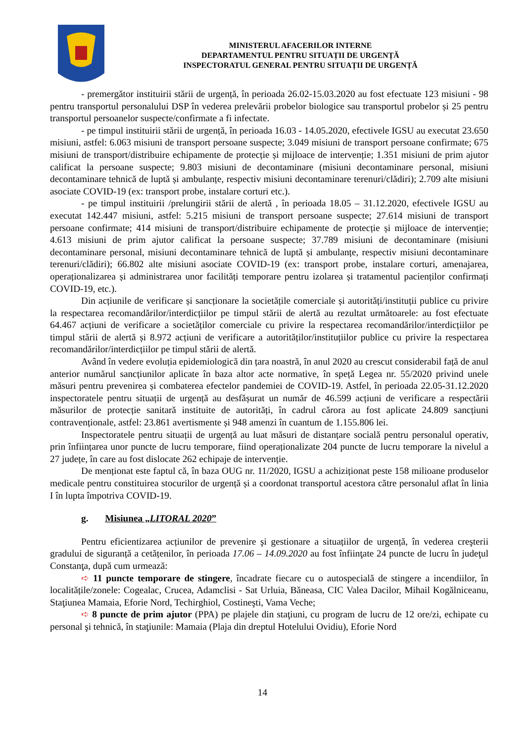MINISTERUL AFACERILOR INTERNE
DEPARTAMENTUL PENTRU SITUAȚII DE URGENȚĂ
INSPECTORATUL GENERAL PENTRU SITUAȚII DE URGENȚĂ
- premergător instituirii stării de urgență, în perioada 26.02-15.03.2020 au fost efectuate 123 misiuni - 98 pentru transportul personalului DSP în vederea prelevării probelor biologice sau transportul probelor și 25 pentru transportul persoanelor suspecte/confirmate a fi infectate.
- pe timpul instituirii stării de urgență, în perioada 16.03 - 14.05.2020, efectivele IGSU au executat 23.650 misiuni, astfel: 6.063 misiuni de transport persoane suspecte; 3.049 misiuni de transport persoane confirmate; 675 misiuni de transport/distribuire echipamente de protecție și mijloace de intervenție; 1.351 misiuni de prim ajutor calificat la persoane suspecte; 9.803 misiuni de decontaminare (misiuni decontaminare personal, misiuni decontaminare tehnică de luptă și ambulanțe, respectiv misiuni decontaminare terenuri/clădiri); 2.709 alte misiuni asociate COVID-19 (ex: transport probe, instalare corturi etc.).
- pe timpul instituirii /prelungirii stării de alertă , în perioada 18.05 – 31.12.2020, efectivele IGSU au executat 142.447 misiuni, astfel: 5.215 misiuni de transport persoane suspecte; 27.614 misiuni de transport persoane confirmate; 414 misiuni de transport/distribuire echipamente de protecție și mijloace de intervenție; 4.613 misiuni de prim ajutor calificat la persoane suspecte; 37.789 misiuni de decontaminare (misiuni decontaminare personal, misiuni decontaminare tehnică de luptă și ambulanțe, respectiv misiuni decontaminare terenuri/clădiri); 66.802 alte misiuni asociate COVID-19 (ex: transport probe, instalare corturi, amenajarea, operaționalizarea și administrarea unor facilități temporare pentru izolarea și tratamentul pacienților confirmați COVID-19, etc.).
Din acțiunile de verificare și sancționare la societățile comerciale și autorități/instituții publice cu privire la respectarea recomandărilor/interdicțiilor pe timpul stării de alertă au rezultat următoarele: au fost efectuate 64.467 acțiuni de verificare a societăților comerciale cu privire la respectarea recomandărilor/interdicțiilor pe timpul stării de alertă și 8.972 acțiuni de verificare a autorităților/instituțiilor publice cu privire la respectarea recomandărilor/interdicțiilor pe timpul stării de alertă.
Având în vedere evoluția epidemiologică din țara noastră, în anul 2020 au crescut considerabil față de anul anterior numărul sancțiunilor aplicate în baza altor acte normative, în speță Legea nr. 55/2020 privind unele măsuri pentru prevenirea și combaterea efectelor pandemiei de COVID-19. Astfel, în perioada 22.05-31.12.2020 inspectoratele pentru situații de urgență au desfășurat un număr de 46.599 acțiuni de verificare a respectării măsurilor de protecție sanitară instituite de autorități, în cadrul cărora au fost aplicate 24.809 sancțiuni contravenționale, astfel: 23.861 avertismente și 948 amenzi în cuantum de 1.155.806 lei.
Inspectoratele pentru situații de urgență au luat măsuri de distanțare socială pentru personalul operativ, prin înființarea unor puncte de lucru temporare, fiind operaționalizate 204 puncte de lucru temporare la nivelul a 27 județe, în care au fost dislocate 262 echipaje de intervenție.
De menționat este faptul că, în baza OUG nr. 11/2020, IGSU a achiziționat peste 158 milioane produselor medicale pentru constituirea stocurilor de urgență și a coordonat transportul acestora către personalul aflat în linia I în lupta împotriva COVID-19.
g. Misiunea „LITORAL 2020”
Pentru eficientizarea acțiunilor de prevenire şi gestionare a situațiilor de urgență, în vederea creşterii gradului de siguranță a cetățenilor, în perioada 17.06 – 14.09.2020 au fost înfiinţate 24 puncte de lucru în judeţul Constanţa, după cum urmează:
➪ 11 puncte temporare de stingere, încadrate fiecare cu o autospecială de stingere a incendiilor, în localitățile/zonele: Cogealac, Crucea, Adamclisi - Sat Urluia, Băneasa, CIC Valea Dacilor, Mihail Kogălniceanu, Staţiunea Mamaia, Eforie Nord, Techirghiol, Costineşti, Vama Veche;
➪ 8 puncte de prim ajutor (PPA) pe plajele din staţiuni, cu program de lucru de 12 ore/zi, echipate cu personal şi tehnică, în staţiunile: Mamaia (Plaja din dreptul Hotelului Ovidiu), Eforie Nord
14